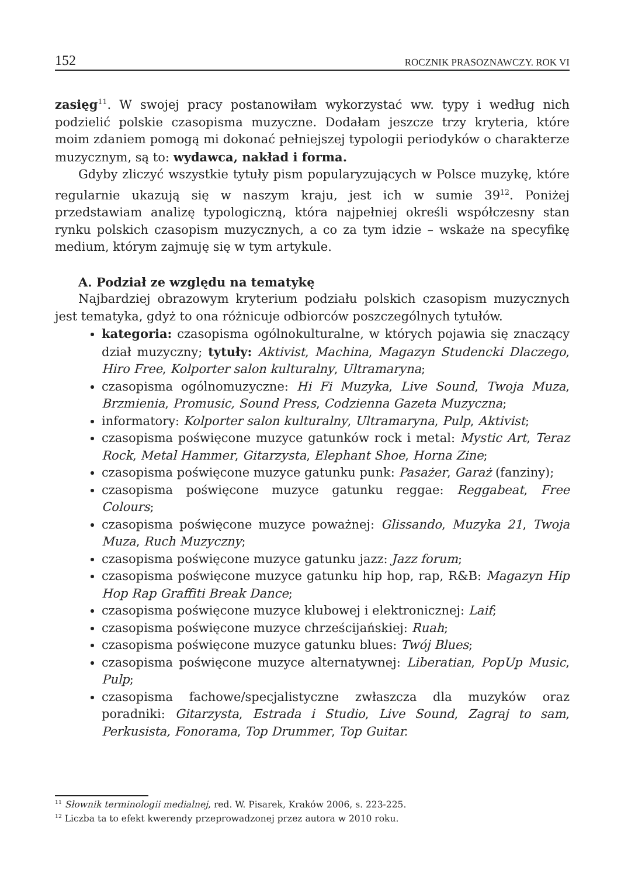152 ROCZNIK PRASOZNAWCZY. ROK VI
zasięg<sup>11</sup>. W swojej pracy postanowiłam wykorzystać ww. typy i według nich podzielić polskie czasopisma muzyczne. Dodałam jeszcze trzy kryteria, które moim zdaniem pomogą mi dokonać pełniejszej typologii periodyków o charakterze muzycznym, są to: wydawca, nakład i forma.
Gdyby zliczyć wszystkie tytuły pism popularyzujących w Polsce muzykę, które regularnie ukazują się w naszym kraju, jest ich w sumie 39<sup>12</sup>. Poniżej przedstawiam analizę typologiczną, która najpełniej określi współczesny stan rynku polskich czasopism muzycznych, a co za tym idzie – wskaże na specyfikę medium, którym zajmuję się w tym artykule.
A. Podział ze względu na tematykę
Najbardziej obrazowym kryterium podziału polskich czasopism muzycznych jest tematyka, gdyż to ona różnicuje odbiorców poszczególnych tytułów.
kategoria: czasopisma ogólnokulturalne, w których pojawia się znaczący dział muzyczny; tytuły: Aktivist, Machina, Magazyn Studencki Dlaczego, Hiro Free, Kolporter salon kulturalny, Ultramaryna;
czasopisma ogólnomuzyczne: Hi Fi Muzyka, Live Sound, Twoja Muza, Brzmienia, Promusic, Sound Press, Codzienna Gazeta Muzyczna;
informatory: Kolporter salon kulturalny, Ultramaryna, Pulp, Aktivist;
czasopisma poświęcone muzyce gatunków rock i metal: Mystic Art, Teraz Rock, Metal Hammer, Gitarzysta, Elephant Shoe, Horna Zine;
czasopisma poświęcone muzyce gatunku punk: Pasażer, Garaż (fanziny);
czasopisma poświęcone muzyce gatunku reggae: Reggabeat, Free Colours;
czasopisma poświęcone muzyce poważnej: Glissando, Muzyka 21, Twoja Muza, Ruch Muzyczny;
czasopisma poświęcone muzyce gatunku jazz: Jazz forum;
czasopisma poświęcone muzyce gatunku hip hop, rap, R&B: Magazyn Hip Hop Rap Graffiti Break Dance;
czasopisma poświęcone muzyce klubowej i elektronicznej: Laif;
czasopisma poświęcone muzyce chrześcijańskiej: Ruah;
czasopisma poświęcone muzyce gatunku blues: Twój Blues;
czasopisma poświęcone muzyce alternatywnej: Liberatian, PopUp Music, Pulp;
czasopisma fachowe/specjalistyczne zwłaszcza dla muzyków oraz poradniki: Gitarzysta, Estrada i Studio, Live Sound, Zagraj to sam, Perkusista, Fonorama, Top Drummer, Top Guitar.
<sup>11</sup> Słownik terminologii medialnej, red. W. Pisarek, Kraków 2006, s. 223-225.
<sup>12</sup> Liczba ta to efekt kwerendy przeprowadzonej przez autora w 2010 roku.